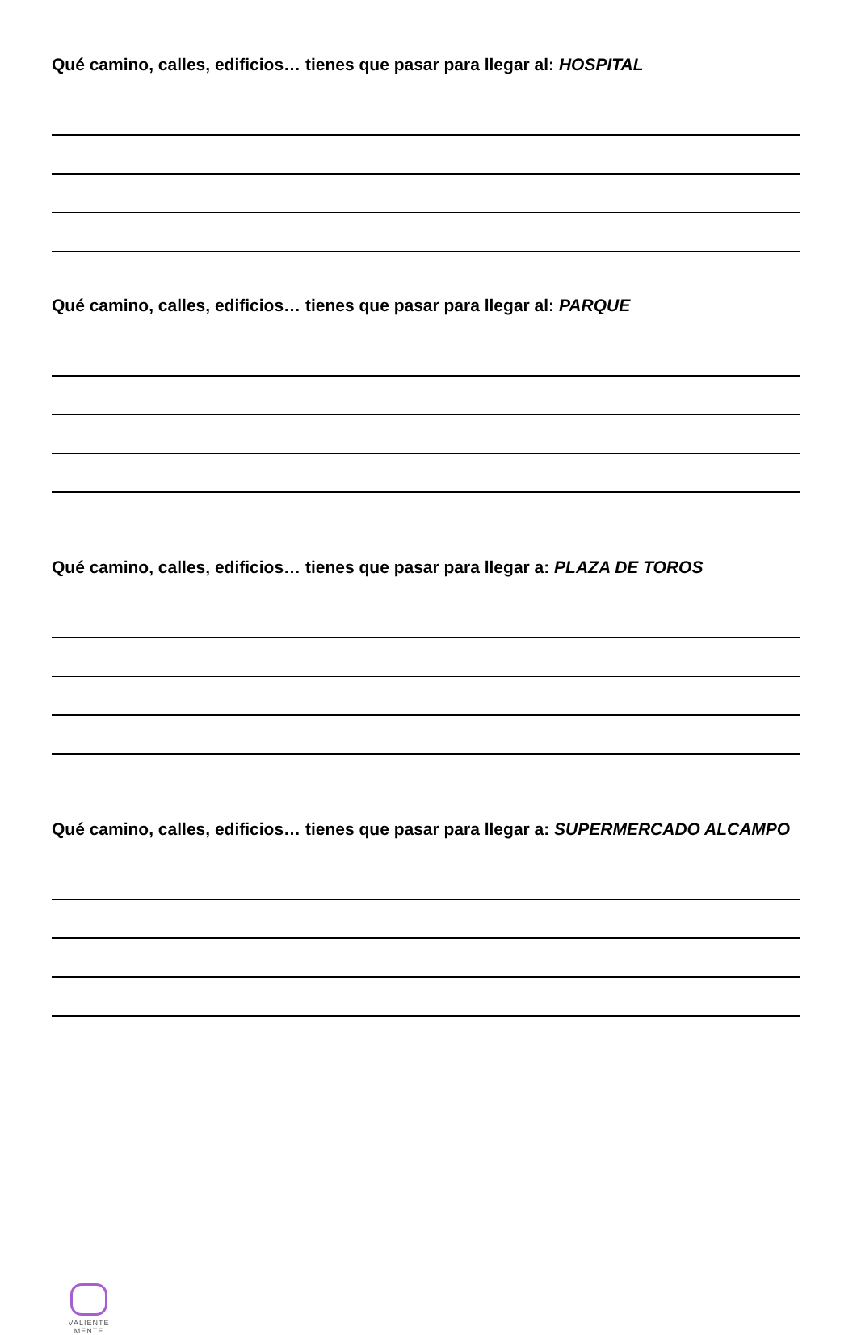Qué camino, calles, edificios… tienes que pasar para llegar al: HOSPITAL
Qué camino, calles, edificios… tienes que pasar para llegar al: PARQUE
Qué camino, calles, edificios… tienes que pasar para llegar a: PLAZA DE TOROS
Qué camino, calles, edificios… tienes que pasar para llegar a: SUPERMERCADO ALCAMPO
VALIENTE
MENTE